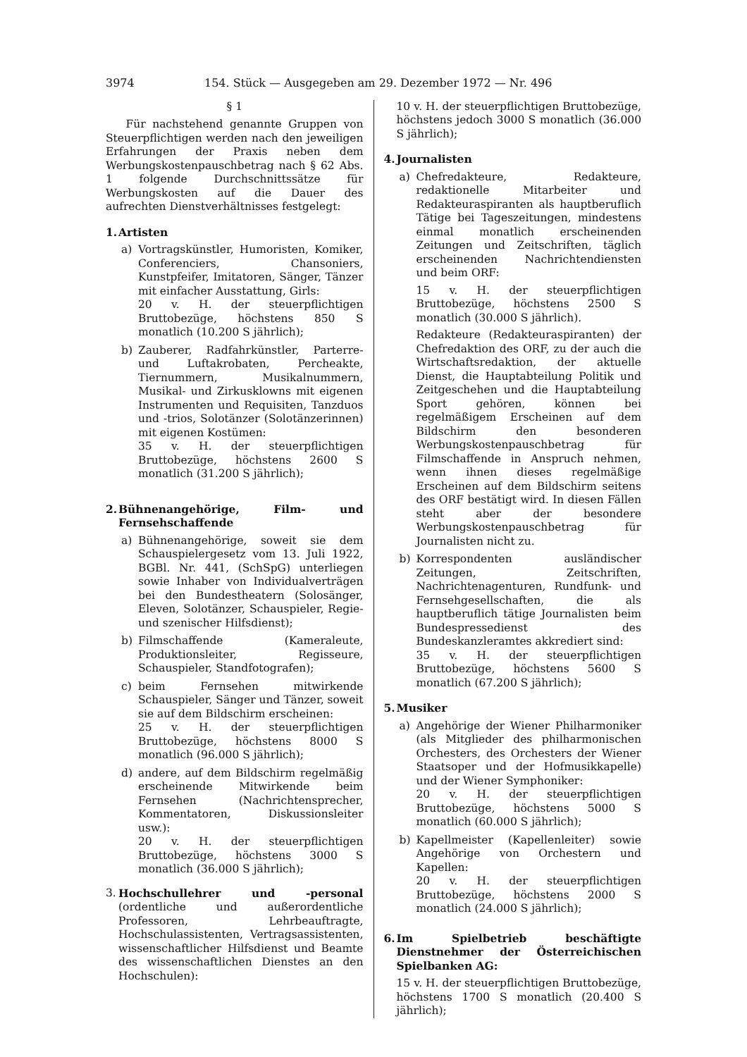3974 154. Stück — Ausgegeben am 29. Dezember 1972 — Nr. 496
§ 1
Für nachstehend genannte Gruppen von Steuerpflichtigen werden nach den jeweiligen Erfahrungen der Praxis neben dem Werbungskostenpauschbetrag nach § 62 Abs. 1 folgende Durchschnittssätze für Werbungskosten auf die Dauer des aufrechten Dienstverhältnisses festgelegt:
1. Artisten
a) Vortragskünstler, Humoristen, Komiker, Conferenciers, Chansoniers, Kunstpfeifer, Imitatoren, Sänger, Tänzer mit einfacher Ausstattung, Girls:
20 v. H. der steuerpflichtigen Bruttobezüge, höchstens 850 S monatlich (10.200 S jährlich);
b) Zauberer, Radfahrkünstler, Parterre- und Luftakrobaten, Percheakte, Tiernummern, Musikalnummern, Musikal- und Zirkusklowns mit eigenen Instrumenten und Requisiten, Tanzduos und -trios, Solotänzer (Solotänzerinnen) mit eigenen Kostümen:
35 v. H. der steuerpflichtigen Bruttobezüge, höchstens 2600 S monatlich (31.200 S jährlich);
2. Bühnenangehörige, Film- und Fernsehschaffende
a) Bühnenangehörige, soweit sie dem Schauspielergesetz vom 13. Juli 1922, BGBl. Nr. 441, (SchSpG) unterliegen sowie Inhaber von Individualverträgen bei den Bundestheatern (Solosänger, Eleven, Solotänzer, Schauspieler, Regie- und szenischer Hilfsdienst);
b) Filmschaffende (Kameraleute, Produktionsleiter, Regisseure, Schauspieler, Standfotografen);
c) beim Fernsehen mitwirkende Schauspieler, Sänger und Tänzer, soweit sie auf dem Bildschirm erscheinen:
25 v. H. der steuerpflichtigen Bruttobezüge, höchstens 8000 S monatlich (96.000 S jährlich);
d) andere, auf dem Bildschirm regelmäßig erscheinende Mitwirkende beim Fernsehen (Nachrichtensprecher, Kommentatoren, Diskussionsleiter usw.):
20 v. H. der steuerpflichtigen Bruttobezüge, höchstens 3000 S monatlich (36.000 S jährlich);
3.
Hochschullehrer und -personal (ordentliche und außerordentliche Professoren, Lehrbeauftragte, Hochschulassistenten, Vertragsassistenten, wissenschaftlicher Hilfsdienst und Beamte des wissenschaftlichen Dienstes an den Hochschulen):
10 v. H. der steuerpflichtigen Bruttobezüge, höchstens jedoch 3000 S monatlich (36.000 S jährlich);
4. Journalisten
a) Chefredakteure, Redakteure, redaktionelle Mitarbeiter und Redakteuraspiranten als hauptberuflich Tätige bei Tageszeitungen, mindestens einmal monatlich erscheinenden Zeitungen und Zeitschriften, täglich erscheinenden Nachrichtendiensten und beim ORF:
15 v. H. der steuerpflichtigen Bruttobezüge, höchstens 2500 S monatlich (30.000 S jährlich).
Redakteure (Redakteuraspiranten) der Chefredaktion des ORF, zu der auch die Wirtschaftsredaktion, der aktuelle Dienst, die Hauptabteilung Politik und Zeitgeschehen und die Hauptabteilung Sport gehören, können bei regelmäßigem Erscheinen auf dem Bildschirm den besonderen Werbungskostenpauschbetrag für Filmschaffende in Anspruch nehmen, wenn ihnen dieses regelmäßige Erscheinen auf dem Bildschirm seitens des ORF bestätigt wird. In diesen Fällen steht aber der besondere Werbungskostenpauschbetrag für Journalisten nicht zu.
b) Korrespondenten ausländischer Zeitungen, Zeitschriften, Nachrichtenagenturen, Rundfunk- und Fernsehgesellschaften, die als hauptberuflich tätige Journalisten beim Bundespressedienst des Bundeskanzleramtes akkrediert sind:
35 v. H. der steuerpflichtigen Bruttobezüge, höchstens 5600 S monatlich (67.200 S jährlich);
5. Musiker
a) Angehörige der Wiener Philharmoniker (als Mitglieder des philharmonischen Orchesters, des Orchesters der Wiener Staatsoper und der Hofmusikkapelle) und der Wiener Symphoniker:
20 v. H. der steuerpflichtigen Bruttobezüge, höchstens 5000 S monatlich (60.000 S jährlich);
b) Kapellmeister (Kapellenleiter) sowie Angehörige von Orchestern und Kapellen:
20 v. H. der steuerpflichtigen Bruttobezüge, höchstens 2000 S monatlich (24.000 S jährlich);
6. Im Spielbetrieb beschäftigte Dienstnehmer der Österreichischen Spielbanken AG:
15 v. H. der steuerpflichtigen Bruttobezüge, höchstens 1700 S monatlich (20.400 S jährlich);